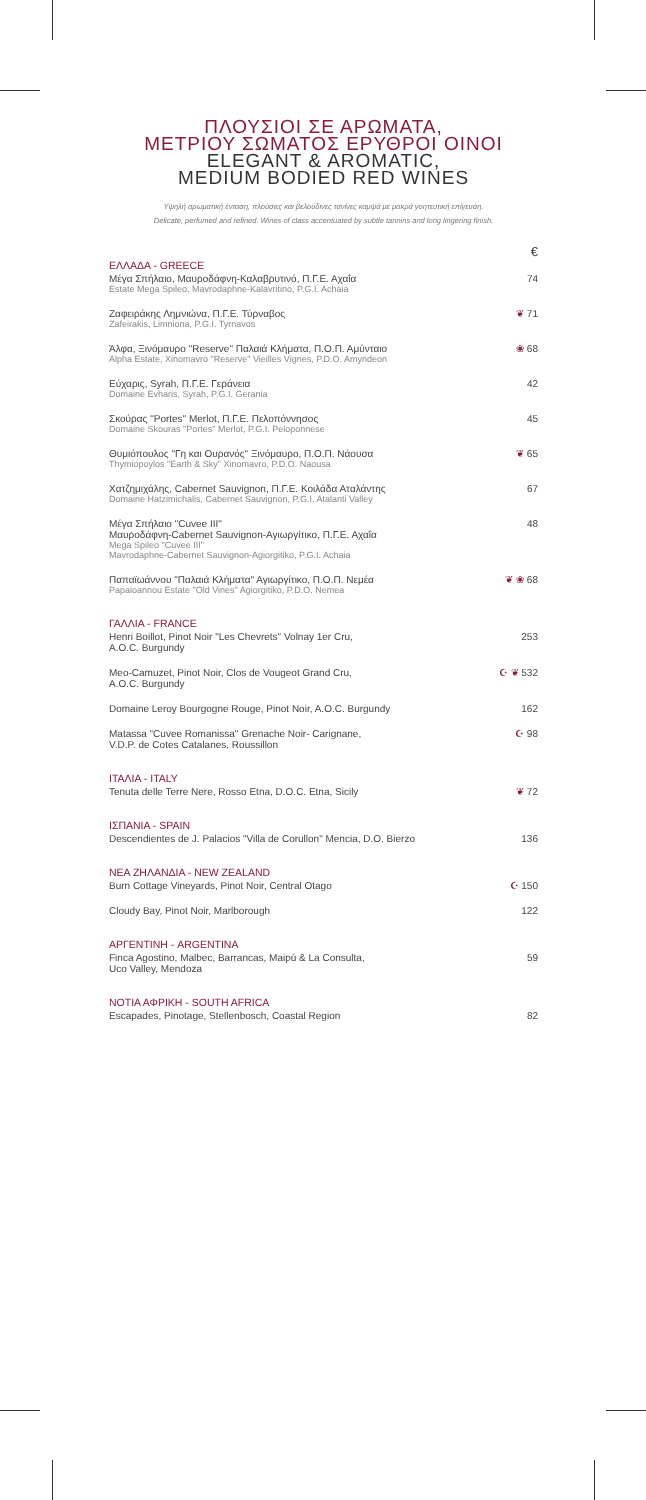ΠΛΟΥΣΙΟΙ ΣΕ ΑΡΩΜΑΤΑ,
ΜΕΤΡΙΟΥ ΣΩΜΑΤΟΣ ΕΡΥΘΡΟΙ ΟΙΝΟΙ
ELEGANT & AROMATIC,
MEDIUM BODIED RED WINES
Υψηλή αρωματική ένταση, πλούσιες και βελούδινες τανίνες καμψά με μακρά γοητευτική επίγευση.
Delicate, perfumed and refined. Wines of class accentuated by subtle tannins and long lingering finish.
€
ΕΛΛΑΔΑ - GREECE
Μέγα Σπήλαιο, Μαυροδάφνη-Καλαβρυτινό, Π.Γ.Ε. Αχαΐα
Estate Mega Spileo, Mavrodaphne-Kalavritino, P.G.I. Achaia
74
Ζαφειράκης Λημνιώνα, Π.Γ.Ε. Τύρναβος
Zafeirakis, Limniona, P.G.I. Tyrnavos
❦ 71
Άλφα, Ξινόμαυρο "Reserve" Παλαιά Κλήματα, Π.Ο.Π. Αμύνταιο
Alpha Estate, Xinomavro "Reserve" Vieilles Vignes, P.D.O. Amyndeon
❀ 68
Εύχαρις, Syrah, Π.Γ.Ε. Γεράνεια
Domaine Evharis, Syrah, P.G.I. Gerania
42
Σκούρας "Portes" Merlot, Π.Γ.Ε. Πελοπόννησος
Domaine Skouras "Portes" Merlot, P.G.I. Peloponnese
45
Θυμιόπουλος "Γη και Ουρανός" Ξινόμαυρο, Π.Ο.Π. Νάουσα
Thymiopoylos "Earth & Sky" Xinomavro, P.D.O. Naousa
❦ 65
Χατζημιχάλης, Cabernet Sauvignon, Π.Γ.Ε. Κοιλάδα Αταλάντης
Domaine Hatzimichalis, Cabernet Sauvignon, P.G.I. Atalanti Valley
67
Μέγα Σπήλαιο "Cuvee III"
Μαυροδάφνη-Cabernet Sauvignon-Αγιωργίτικο, Π.Γ.Ε. Αχαΐα
Mega Spileo "Cuvee III"
Mavrodaphne-Cabernet Sauvignon-Agiorgitiko, P.G.I. Achaia
48
Παπαϊωάννου "Παλαιά Κλήματα" Αγιωργίτικο, Π.Ο.Π. Νεμέα
Papaioannou Estate "Old Vines" Agiorgitiko, P.D.O. Nemea
❦ ❀ 68
ΓΑΛΛΙΑ - FRANCE
Henri Boillot, Pinot Noir "Les Chevrets" Volnay 1er Cru,
A.O.C. Burgundy
253
Meo-Camuzet, Pinot Noir, Clos de Vougeot Grand Cru,
A.O.C. Burgundy
☪ ❦ 532
Domaine Leroy Bourgogne Rouge, Pinot Noir, A.O.C. Burgundy
162
Matassa "Cuvee Romanissa" Grenache Noir- Carignane,
V.D.P. de Cotes Catalanes, Roussillon
☪ 98
ΙΤΑΛΙΑ - ITALY
Tenuta delle Terre Nere, Rosso Etna, D.O.C. Etna, Sicily
❦ 72
ΙΣΠΑΝΙΑ - SPAIN
Descendientes de J. Palacios "Villa de Corullon" Mencia, D.O. Bierzo
136
ΝΕΑ ΖΗΛΑΝΔΙΑ - NEW ZEALAND
Burn Cottage Vineyards, Pinot Noir, Central Otago
☪ 150
Cloudy Bay, Pinot Noir, Marlborough
122
ΑΡΓΕΝΤΙΝΗ - ARGENTINA
Finca Agostino, Malbec, Barrancas, Maipú & La Consulta,
Uco Valley, Mendoza
59
ΝΟΤΙΑ ΑΦΡΙΚΗ - SOUTH AFRICA
Escapades, Pinotage, Stellenbosch, Coastal Region
82